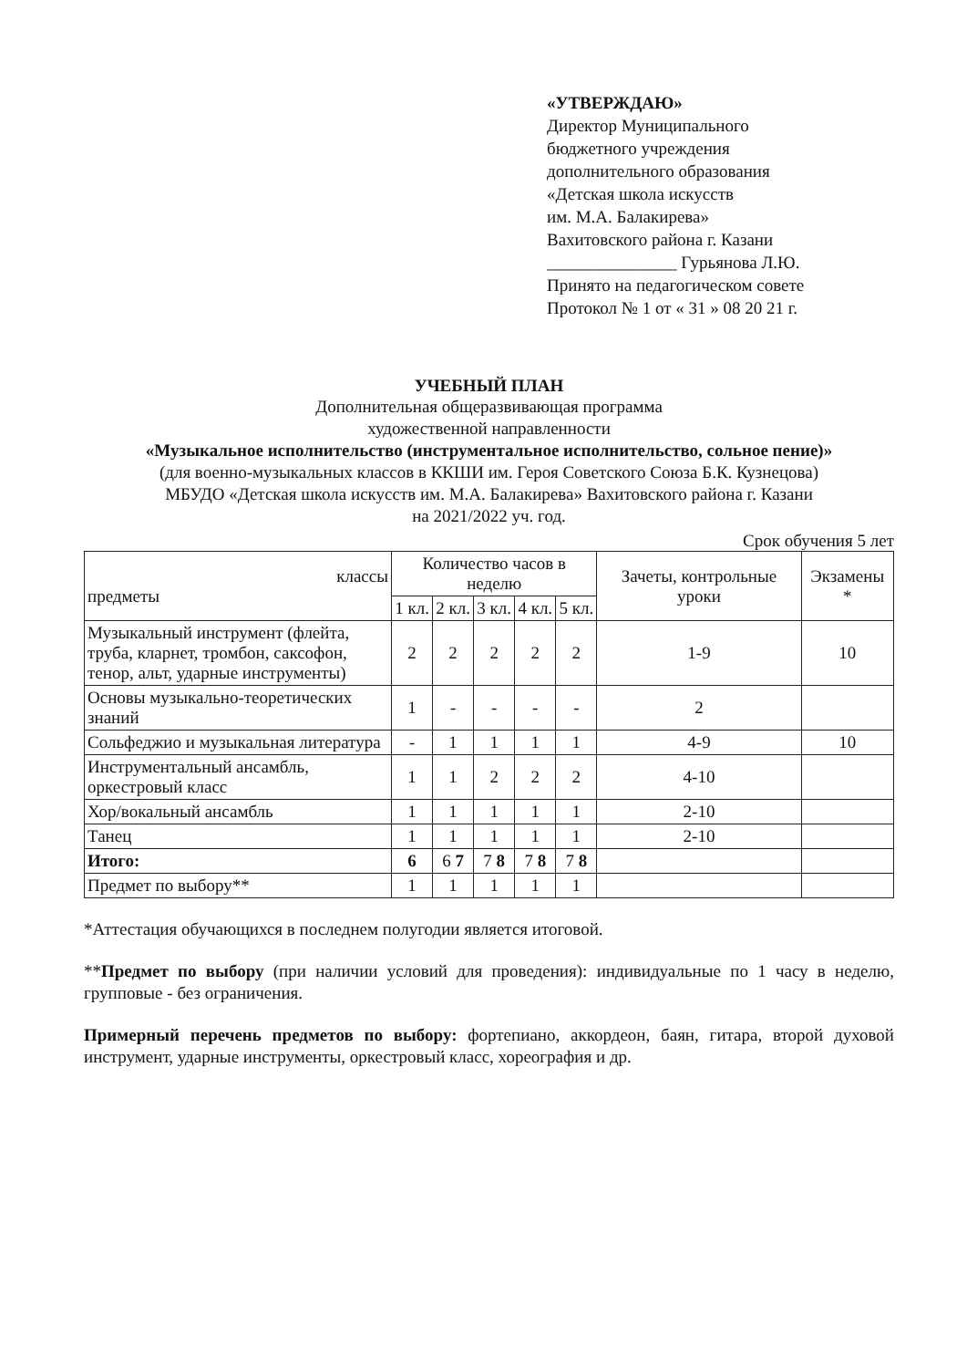«УТВЕРЖДАЮ»
Директор Муниципального
бюджетного учреждения
дополнительного образования
«Детская школа искусств
им. М.А. Балакирева»
Вахитовского района г. Казани
_______________ Гурьянова Л.Ю.
Принято на педагогическом совете
Протокол № 1 от « 31 » 08 20 21 г.
УЧЕБНЫЙ ПЛАН
Дополнительная общеразвивающая программа
художественной направленности
«Музыкальное исполнительство (инструментальное исполнительство, сольное пение)»
(для военно-музыкальных классов в ККШИ им. Героя Советского Союза Б.К. Кузнецова)
МБУДО «Детская школа искусств им. М.А. Балакирева» Вахитовского района г. Казани
на 2021/2022 уч. год.
Срок обучения 5 лет
| классы предметы | Количество часов в неделю | | | | | Зачеты, контрольные уроки | Экзамены * |
| --- | --- | --- | --- | --- | --- | --- | --- |
| | 1 кл. | 2 кл. | 3 кл. | 4 кл. | 5 кл. | | |
| Музыкальный инструмент (флейта, труба, кларнет, тромбон, саксофон, тенор, альт, ударные инструменты) | 2 | 2 | 2 | 2 | 2 | 1-9 | 10 |
| Основы музыкально-теоретических знаний | 1 | - | - | - | - | 2 | |
| Сольфеджио и музыкальная литература | - | 1 | 1 | 1 | 1 | 4-9 | 10 |
| Инструментальный ансамбль, оркестровый класс | 1 | 1 | 2 | 2 | 2 | 4-10 | |
| Хор/вокальный ансамбль | 1 | 1 | 1 | 1 | 1 | 2-10 | |
| Танец | 1 | 1 | 1 | 1 | 1 | 2-10 | |
| Итого: | 6 | 6 7 | 7 8 | 7 8 | 7 8 | | |
| Предмет по выбору** | 1 | 1 | 1 | 1 | 1 | | |
*Аттестация обучающихся в последнем полугодии является итоговой.
**Предмет по выбору (при наличии условий для проведения): индивидуальные по 1 часу в неделю, групповые - без ограничения.
Примерный перечень предметов по выбору: фортепиано, аккордеон, баян, гитара, второй духовой инструмент, ударные инструменты, оркестровый класс, хореография и др.